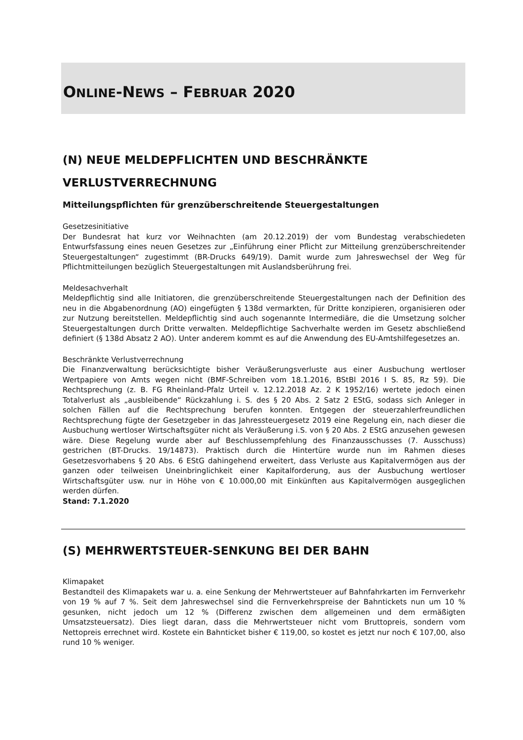ONLINE-NEWS – FEBRUAR 2020
(N) NEUE MELDEPFLICHTEN UND BESCHRÄNKTE VERLUSTVERRECHNUNG
Mitteilungspflichten für grenzüberschreitende Steuergestaltungen
Gesetzesinitiative
Der Bundesrat hat kurz vor Weihnachten (am 20.12.2019) der vom Bundestag verabschiedeten Entwurfsfassung eines neuen Gesetzes zur „Einführung einer Pflicht zur Mitteilung grenzüberschreitender Steuergestaltungen“ zugestimmt (BR-Drucks 649/19). Damit wurde zum Jahreswechsel der Weg für Pflichtmitteilungen bezüglich Steuergestaltungen mit Auslandsberührung frei.
Meldesachverhalt
Meldepflichtig sind alle Initiatoren, die grenzüberschreitende Steuergestaltungen nach der Definition des neu in die Abgabenordnung (AO) eingefügten § 138d vermarkten, für Dritte konzipieren, organisieren oder zur Nutzung bereitstellen. Meldepflichtig sind auch sogenannte Intermediäre, die die Umsetzung solcher Steuergestaltungen durch Dritte verwalten. Meldepflichtige Sachverhalte werden im Gesetz abschließend definiert (§ 138d Absatz 2 AO). Unter anderem kommt es auf die Anwendung des EU-Amtshilfegesetzes an.
Beschränkte Verlustverrechnung
Die Finanzverwaltung berücksichtigte bisher Veräußerungsverluste aus einer Ausbuchung wertloser Wertpapiere von Amts wegen nicht (BMF-Schreiben vom 18.1.2016, BStBl 2016 I S. 85, Rz 59). Die Rechtsprechung (z. B. FG Rheinland-Pfalz Urteil v. 12.12.2018 Az. 2 K 1952/16) wertete jedoch einen Totalverlust als „ausbleibende“ Rückzahlung i. S. des § 20 Abs. 2 Satz 2 EStG, sodass sich Anleger in solchen Fällen auf die Rechtsprechung berufen konnten. Entgegen der steuerzahlerfreundlichen Rechtsprechung fügte der Gesetzgeber in das Jahressteuergesetz 2019 eine Regelung ein, nach dieser die Ausbuchung wertloser Wirtschaftsgüter nicht als Veräußerung i.S. von § 20 Abs. 2 EStG anzusehen gewesen wäre. Diese Regelung wurde aber auf Beschlussempfehlung des Finanzausschusses (7. Ausschuss) gestrichen (BT-Drucks. 19/14873). Praktisch durch die Hintertüre wurde nun im Rahmen dieses Gesetzesvorhabens § 20 Abs. 6 EStG dahingehend erweitert, dass Verluste aus Kapitalvermögen aus der ganzen oder teilweisen Uneinbringlichkeit einer Kapitalforderung, aus der Ausbuchung wertloser Wirtschaftsgüter usw. nur in Höhe von € 10.000,00 mit Einkünften aus Kapitalvermögen ausgeglichen werden dürfen.
Stand: 7.1.2020
(S) MEHRWERTSTEUER-SENKUNG BEI DER BAHN
Klimapaket
Bestandteil des Klimapakets war u. a. eine Senkung der Mehrwertsteuer auf Bahnfahrkarten im Fernverkehr von 19 % auf 7 %. Seit dem Jahreswechsel sind die Fernverkehrspreise der Bahntickets nun um 10 % gesunken, nicht jedoch um 12 % (Differenz zwischen dem allgemeinen und dem ermäßigten Umsatzsteuersatz). Dies liegt daran, dass die Mehrwertsteuer nicht vom Bruttopreis, sondern vom Nettopreis errechnet wird. Kostete ein Bahnticket bisher € 119,00, so kostet es jetzt nur noch € 107,00, also rund 10 % weniger.